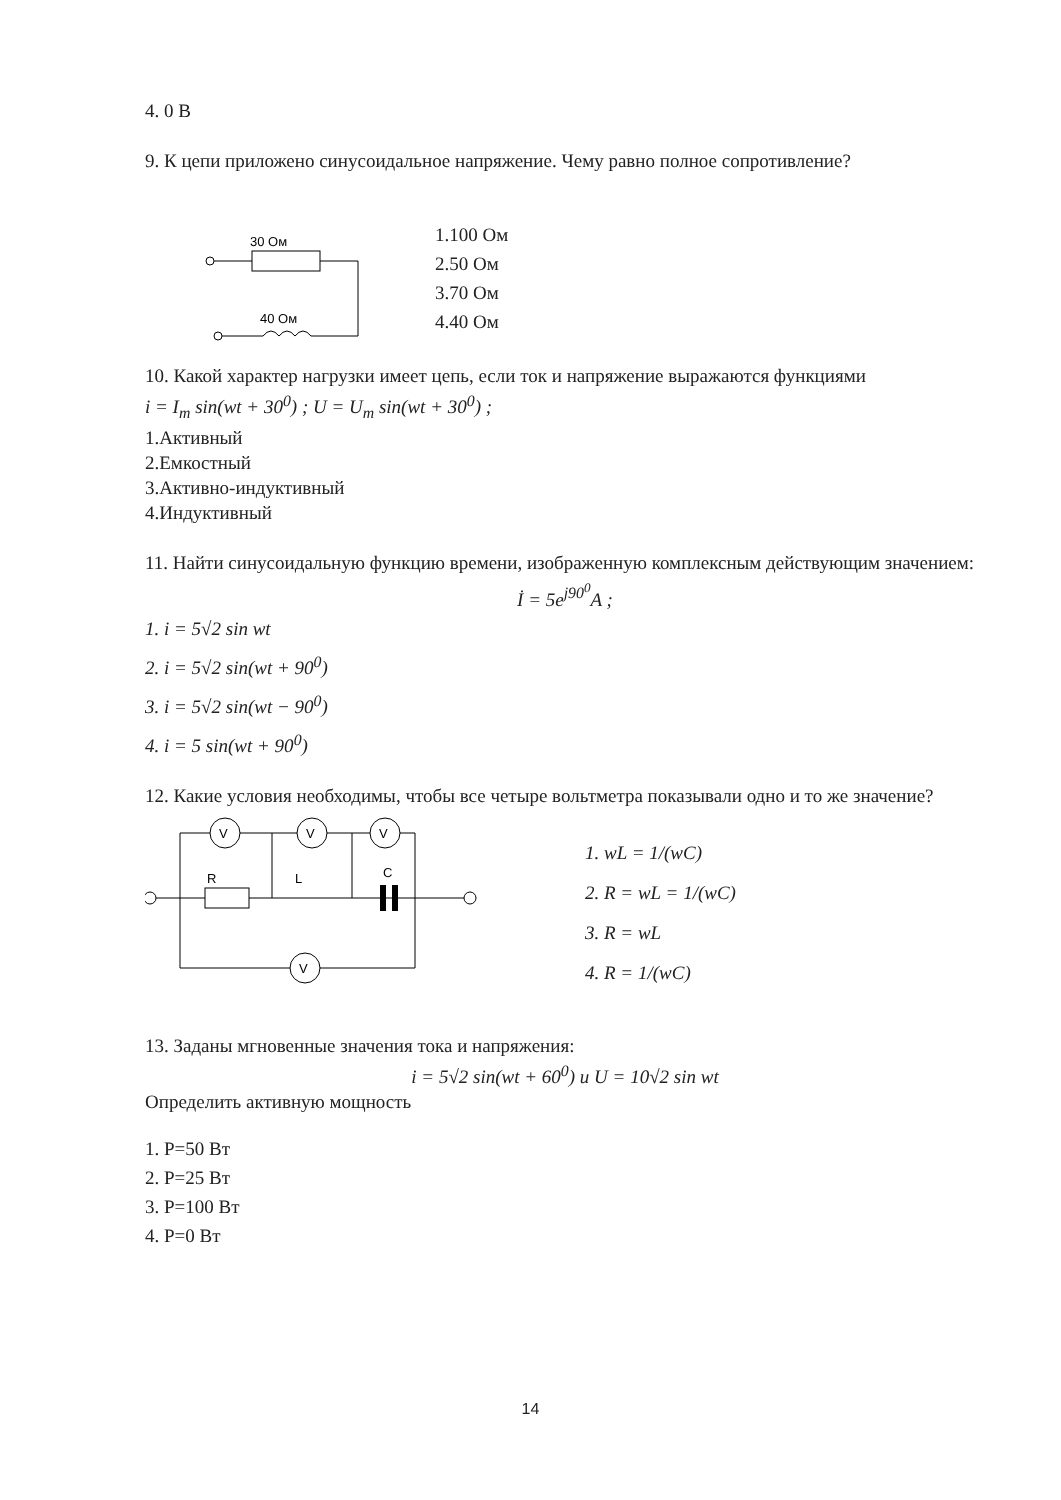4. 0 В
9. К цепи приложено синусоидальное напряжение. Чему равно полное сопротивление?
30 Ом
40 Ом
1.100 Ом
2.50 Ом
3.70 Ом
4.40 Ом
10. Какой характер нагрузки имеет цепь, если ток и напряжение выражаются функциями
i = I<sub>m</sub> sin(wt + 30<sup>0</sup>) ; U = U<sub>m</sub> sin(wt + 30<sup>0</sup>) ;
1.Активный
2.Емкостный
3.Активно-индуктивный
4.Индуктивный
11. Найти синусоидальную функцию времени, изображенную комплексным действующим значением:
İ = 5e<sup>j90<sup>0</sup></sup>A ;
1. i = 5√2 sin wt
2. i = 5√2 sin(wt + 90<sup>0</sup>)
3. i = 5√2 sin(wt − 90<sup>0</sup>)
4. i = 5 sin(wt + 90<sup>0</sup>)
12. Какие условия необходимы, чтобы все четыре вольтметра показывали одно и то же значение?
V
V
V
V
R
L
C
1. wL = 1/(wC)
2. R = wL = 1/(wC)
3. R = wL
4. R = 1/(wC)
13. Заданы мгновенные значения тока и напряжения:
i = 5√2 sin(wt + 60<sup>0</sup>) и U = 10√2 sin wt
Определить активную мощность
1. P=50 Вт
2. P=25 Вт
3. P=100 Вт
4. P=0 Вт
14